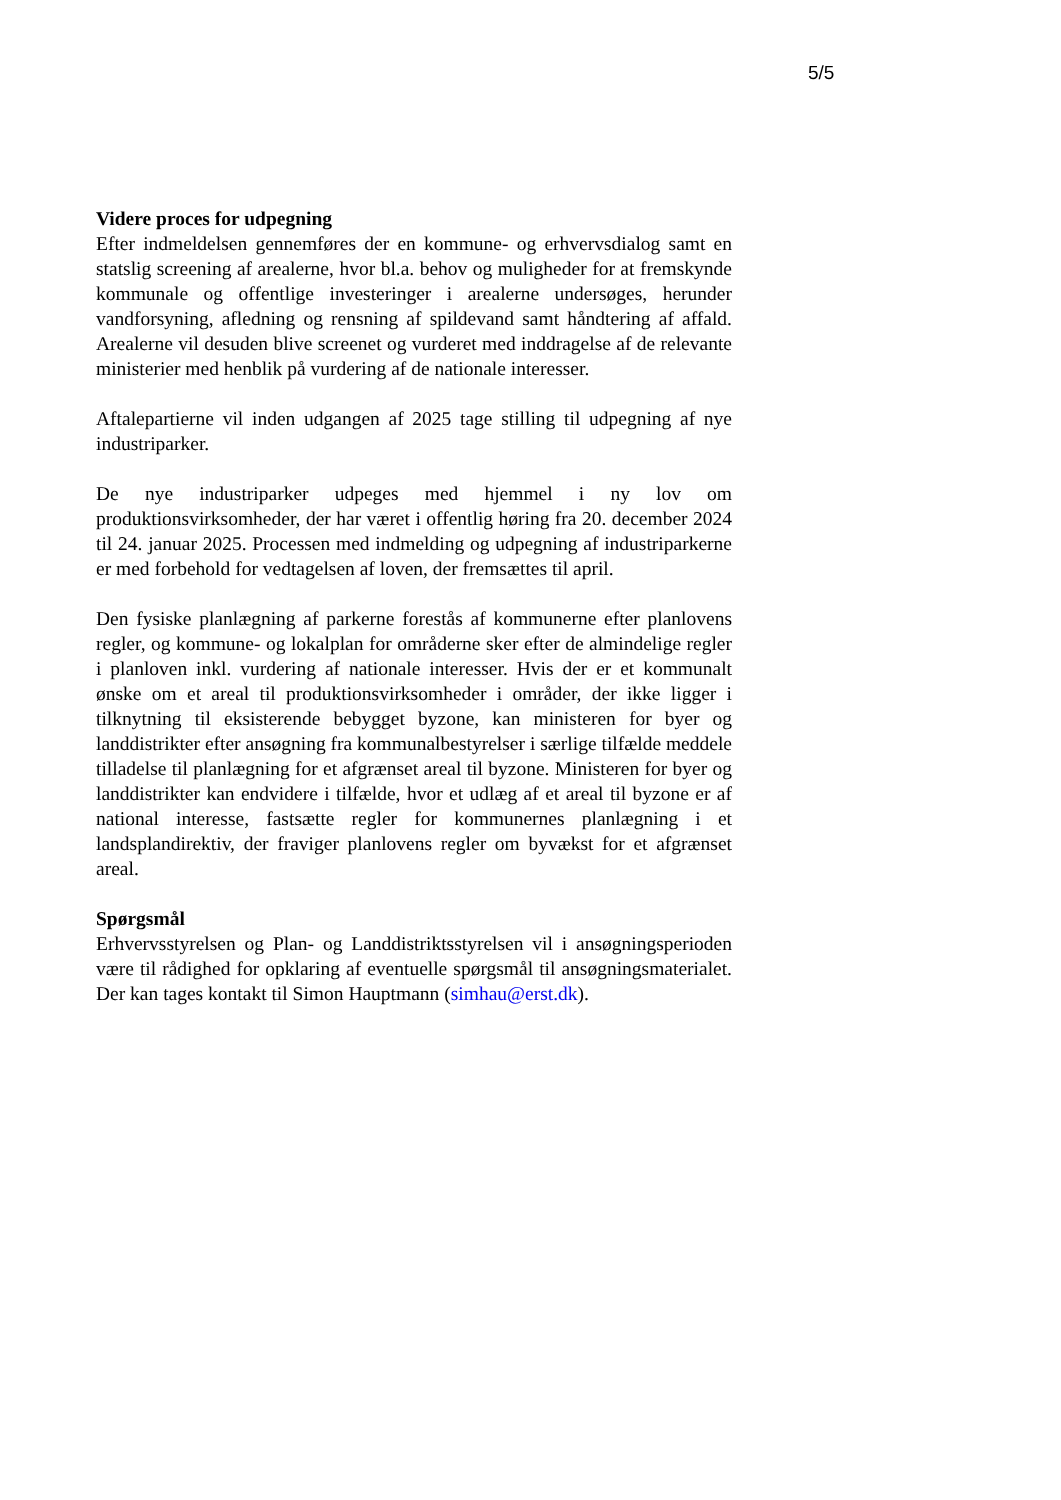5/5
Videre proces for udpegning
Efter indmeldelsen gennemføres der en kommune- og erhvervsdialog samt en statslig screening af arealerne, hvor bl.a. behov og muligheder for at fremskynde kommunale og offentlige investeringer i arealerne undersøges, herunder vandforsyning, afledning og rensning af spildevand samt håndtering af affald. Arealerne vil desuden blive screenet og vurderet med inddragelse af de relevante ministerier med henblik på vurdering af de nationale interesser.
Aftalepartierne vil inden udgangen af 2025 tage stilling til udpegning af nye industriparker.
De nye industriparker udpeges med hjemmel i ny lov om produktionsvirksomheder, der har været i offentlig høring fra 20. december 2024 til 24. januar 2025. Processen med indmelding og udpegning af industriparkerne er med forbehold for vedtagelsen af loven, der fremsættes til april.
Den fysiske planlægning af parkerne forestås af kommunerne efter planlovens regler, og kommune- og lokalplan for områderne sker efter de almindelige regler i planloven inkl. vurdering af nationale interesser. Hvis der er et kommunalt ønske om et areal til produktionsvirksomheder i områder, der ikke ligger i tilknytning til eksisterende bebygget byzone, kan ministeren for byer og landdistrikter efter ansøgning fra kommunalbestyrelser i særlige tilfælde meddele tilladelse til planlægning for et afgrænset areal til byzone. Ministeren for byer og landdistrikter kan endvidere i tilfælde, hvor et udlæg af et areal til byzone er af national interesse, fastsætte regler for kommunernes planlægning i et landsplandirektiv, der fraviger planlovens regler om byvækst for et afgrænset areal.
Spørgsmål
Erhvervsstyrelsen og Plan- og Landdistriktsstyrelsen vil i ansøgningsperioden være til rådighed for opklaring af eventuelle spørgsmål til ansøgningsmaterialet. Der kan tages kontakt til Simon Hauptmann (simhau@erst.dk).